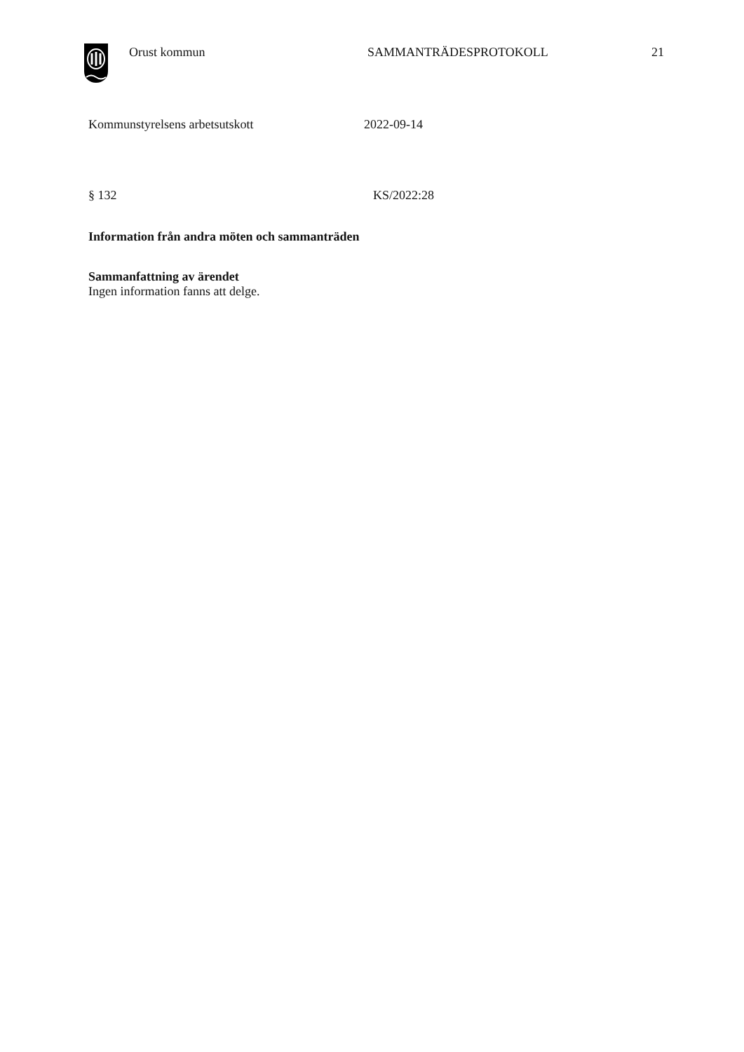Orust kommun SAMMANTRÄDESPROTOKOLL 21
Kommunstyrelsens arbetsutskott 2022-09-14
§ 132 KS/2022:28
Information från andra möten och sammanträden
Sammanfattning av ärendet
Ingen information fanns att delge.